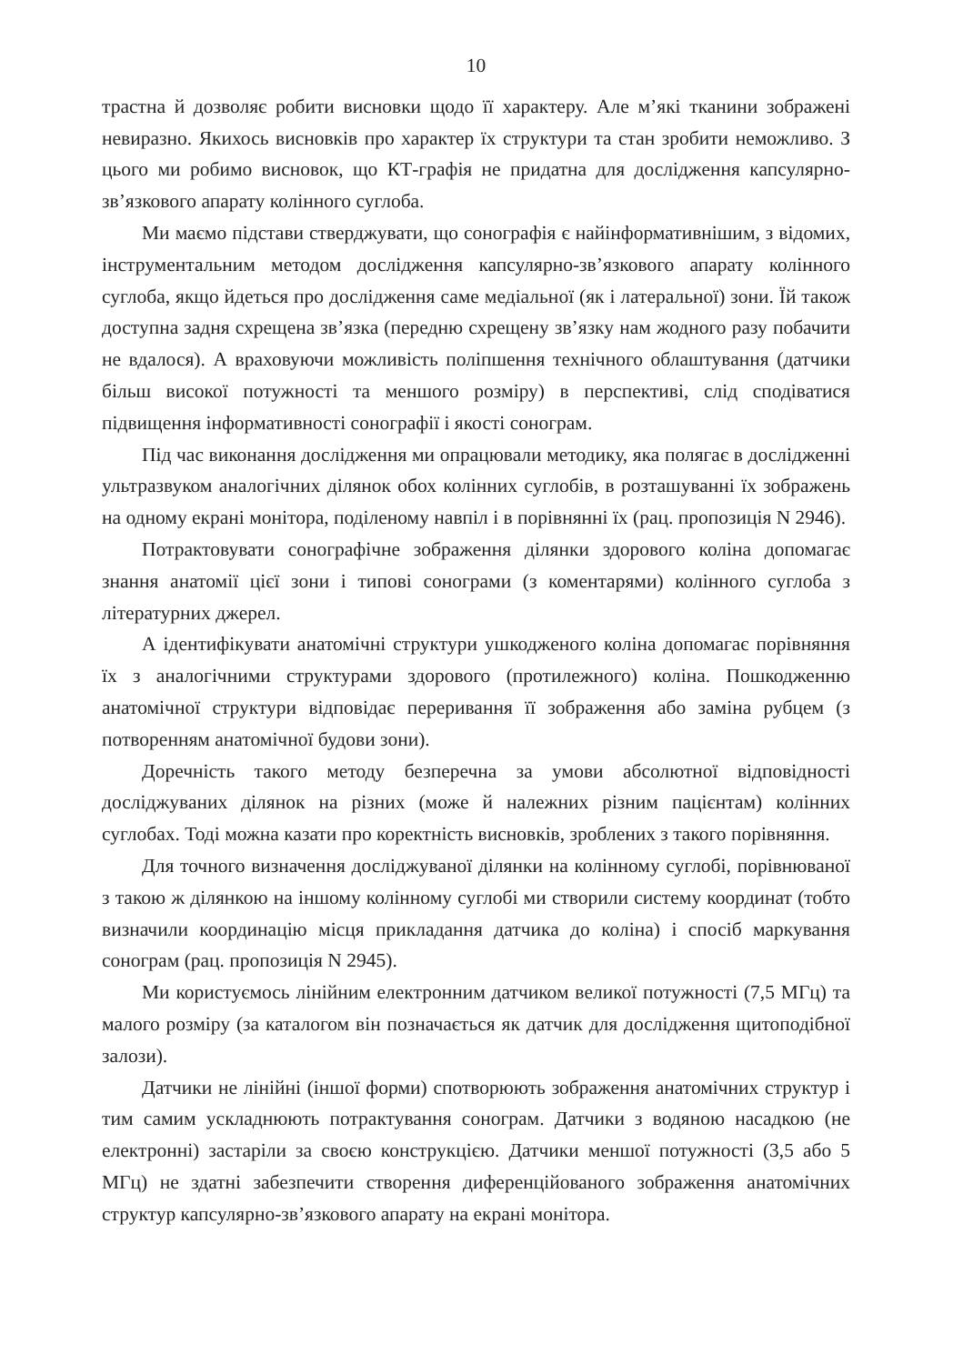10
трастна й дозволяє робити висновки щодо її характеру. Але м’які тканини зображені невиразно. Якихось висновків про характер їх структури та стан зробити неможливо. З цього ми робимо висновок, що КТ-графія не придатна для дослідження капсулярно-зв’язкового апарату колінного суглоба.
Ми маємо підстави стверджувати, що сонографія є найінформативнішим, з відомих, інструментальним методом дослідження капсулярно-зв’язкового апарату колінного суглоба, якщо йдеться про дослідження саме медіальної (як і латеральної) зони. Їй також доступна задня схрещена зв’язка (передню схрещену зв’язку нам жодного разу побачити не вдалося). А враховуючи можливість поліпшення технічного облаштування (датчики більш високої потужності та меншого розміру) в перспективі, слід сподіватися підвищення інформативності сонографії і якості сонограм.
Під час виконання дослідження ми опрацювали методику, яка полягає в дослідженні ультразвуком аналогічних ділянок обох колінних суглобів, в розташуванні їх зображень на одному екрані монітора, поділеному навпіл і в порівнянні їх (рац. пропозиція N 2946).
Потрактовувати сонографічне зображення ділянки здорового коліна допомагає знання анатомії цієї зони і типові сонограми (з коментарями) колінного суглоба з літературних джерел.
А ідентифікувати анатомічні структури ушкодженого коліна допомагає порівняння їх з аналогічними структурами здорового (протилежного) коліна. Пошкодженню анатомічної структури відповідає переривання її зображення або заміна рубцем (з потворенням анатомічної будови зони).
Доречність такого методу безперечна за умови абсолютної відповідності досліджуваних ділянок на різних (може й належних різним пацієнтам) колінних суглобах. Тоді можна казати про коректність висновків, зроблених з такого порівняння.
Для точного визначення досліджуваної ділянки на колінному суглобі, порівнюваної з такою ж ділянкою на іншому колінному суглобі ми створили систему координат (тобто визначили координацію місця прикладання датчика до коліна) і спосіб маркування сонограм (рац. пропозиція N 2945).
Ми користуємось лінійним електронним датчиком великої потужності (7,5 МГц) та малого розміру (за каталогом він позначається як датчик для дослідження щитоподібної залози).
Датчики не лінійні (іншої форми) спотворюють зображення анатомічних структур і тим самим ускладнюють потрактування сонограм. Датчики з водяною насадкою (не електронні) застаріли за своєю конструкцією. Датчики меншої потужності (3,5 або 5 МГц) не здатні забезпечити створення диференційованого зображення анатомічних структур капсулярно-зв’язкового апарату на екрані монітора.